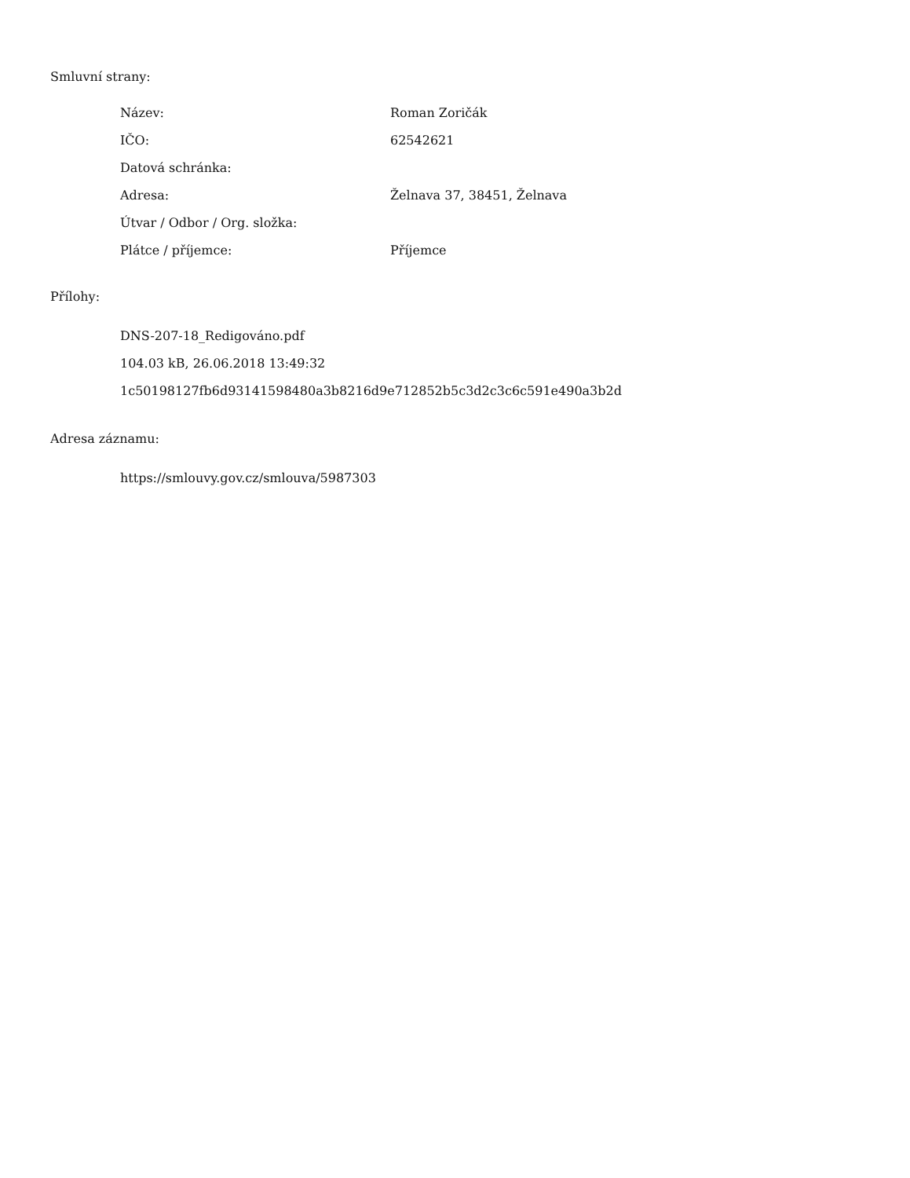Smluvní strany:
| Název: | Roman Zoričák |
| IČO: | 62542621 |
| Datová schránka: | |
| Adresa: | Želnava 37, 38451, Želnava |
| Útvar / Odbor / Org. složka: | |
| Plátce / příjemce: | Příjemce |
Přílohy:
DNS-207-18_Redigováno.pdf
104.03 kB, 26.06.2018 13:49:32
1c50198127fb6d93141598480a3b8216d9e712852b5c3d2c3c6c591e490a3b2d
Adresa záznamu:
https://smlouvy.gov.cz/smlouva/5987303